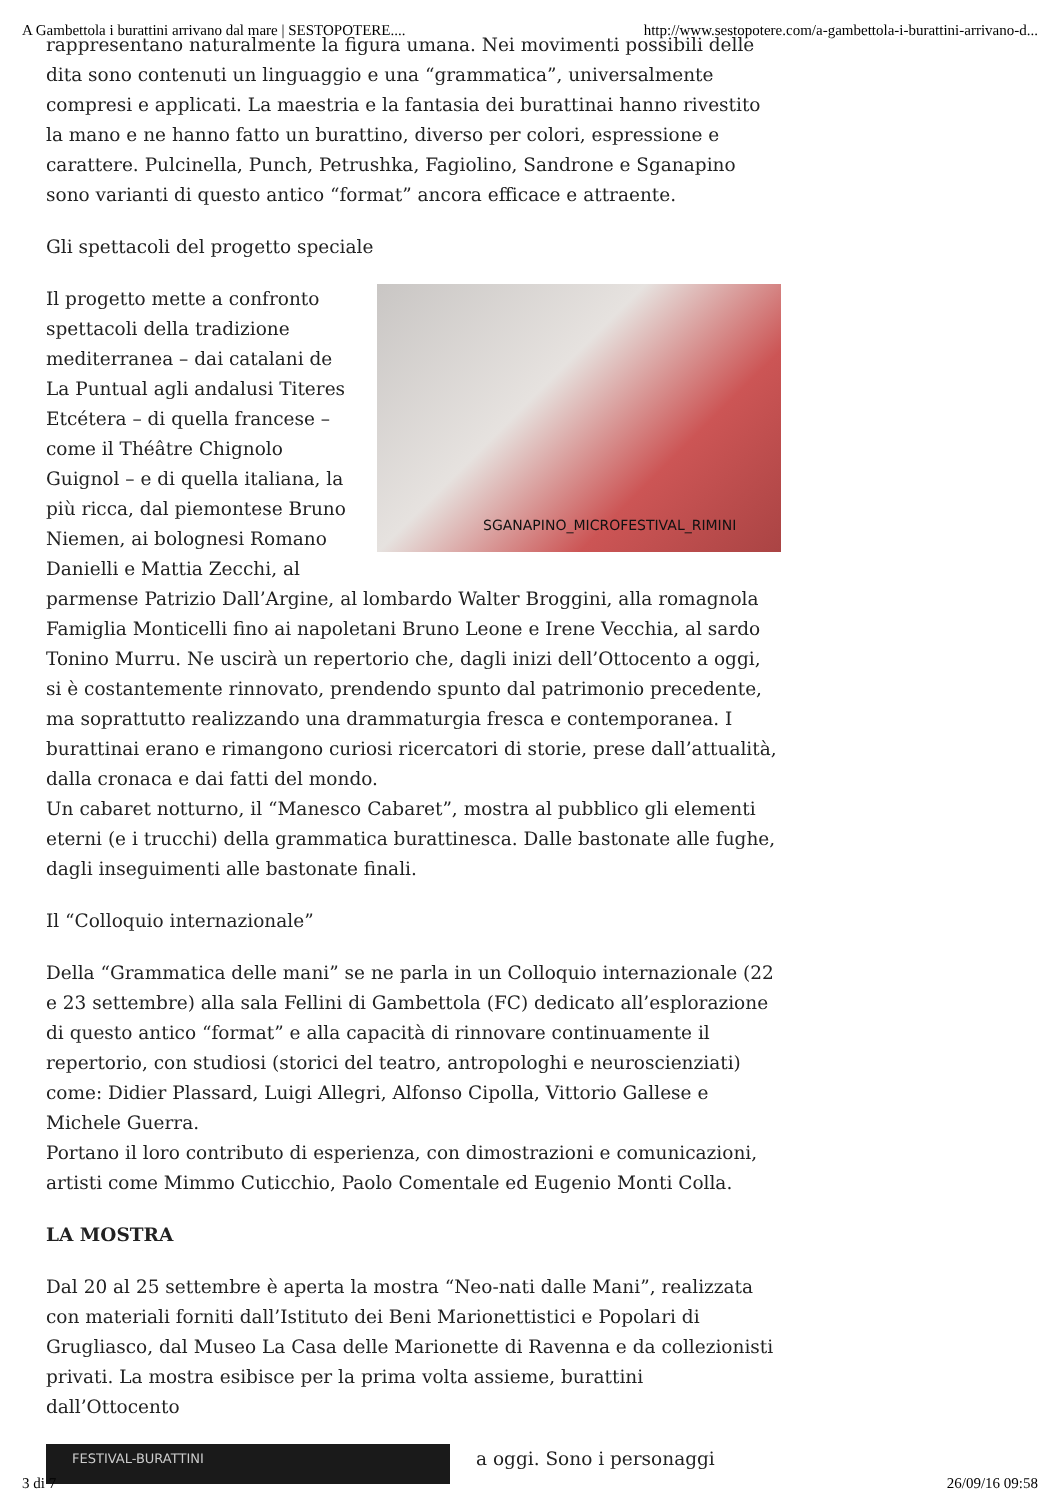A Gambettola i burattini arrivano dal mare | SESTOPOTERE.... http://www.sestopotere.com/a-gambettola-i-burattini-arrivano-d...
rappresentano naturalmente la figura umana. Nei movimenti possibili delle dita sono contenuti un linguaggio e una “grammatica”, universalmente compresi e applicati. La maestria e la fantasia dei burattinai hanno rivestito la mano e ne hanno fatto un burattino, diverso per colori, espressione e carattere. Pulcinella, Punch, Petrushka, Fagiolino, Sandrone e Sganapino sono varianti di questo antico “format” ancora efficace e attraente.
Gli spettacoli del progetto speciale
SGANAPINO_MICROFESTIVAL_RIMINI Il progetto mette a confronto spettacoli della tradizione mediterranea – dai catalani de La Puntual agli andalusi Titeres Etcétera – di quella francese – come il Théâtre Chignolo Guignol – e di quella italiana, la più ricca, dal piemontese Bruno Niemen, ai bolognesi Romano Danielli e Mattia Zecchi, al parmense Patrizio Dall’Argine, al lombardo Walter Broggini, alla romagnola Famiglia Monticelli fino ai napoletani Bruno Leone e Irene Vecchia, al sardo Tonino Murru. Ne uscirà un repertorio che, dagli inizi dell’Ottocento a oggi, si è costantemente rinnovato, prendendo spunto dal patrimonio precedente, ma soprattutto realizzando una drammaturgia fresca e contemporanea. I burattinai erano e rimangono curiosi ricercatori di storie, prese dall’attualità, dalla cronaca e dai fatti del mondo.
Un cabaret notturno, il “Manesco Cabaret”, mostra al pubblico gli elementi eterni (e i trucchi) della grammatica burattinesca. Dalle bastonate alle fughe, dagli inseguimenti alle bastonate finali.
Il “Colloquio internazionale”
Della “Grammatica delle mani” se ne parla in un Colloquio internazionale (22 e 23 settembre) alla sala Fellini di Gambettola (FC) dedicato all’esplorazione di questo antico “format” e alla capacità di rinnovare continuamente il repertorio, con studiosi (storici del teatro, antropologhi e neuroscienziati) come: Didier Plassard, Luigi Allegri, Alfonso Cipolla, Vittorio Gallese e Michele Guerra.
Portano il loro contributo di esperienza, con dimostrazioni e comunicazioni, artisti come Mimmo Cuticchio, Paolo Comentale ed Eugenio Monti Colla.
LA MOSTRA
Dal 20 al 25 settembre è aperta la mostra “Neo-nati dalle Mani”, realizzata con materiali forniti dall’Istituto dei Beni Marionettistici e Popolari di Grugliasco, dal Museo La Casa delle Marionette di Ravenna e da collezionisti privati. La mostra esibisce per la prima volta assieme, burattini dall’Ottocento
FESTIVAL-BURATTINI a oggi. Sono i personaggi
3 di 7 26/09/16 09:58